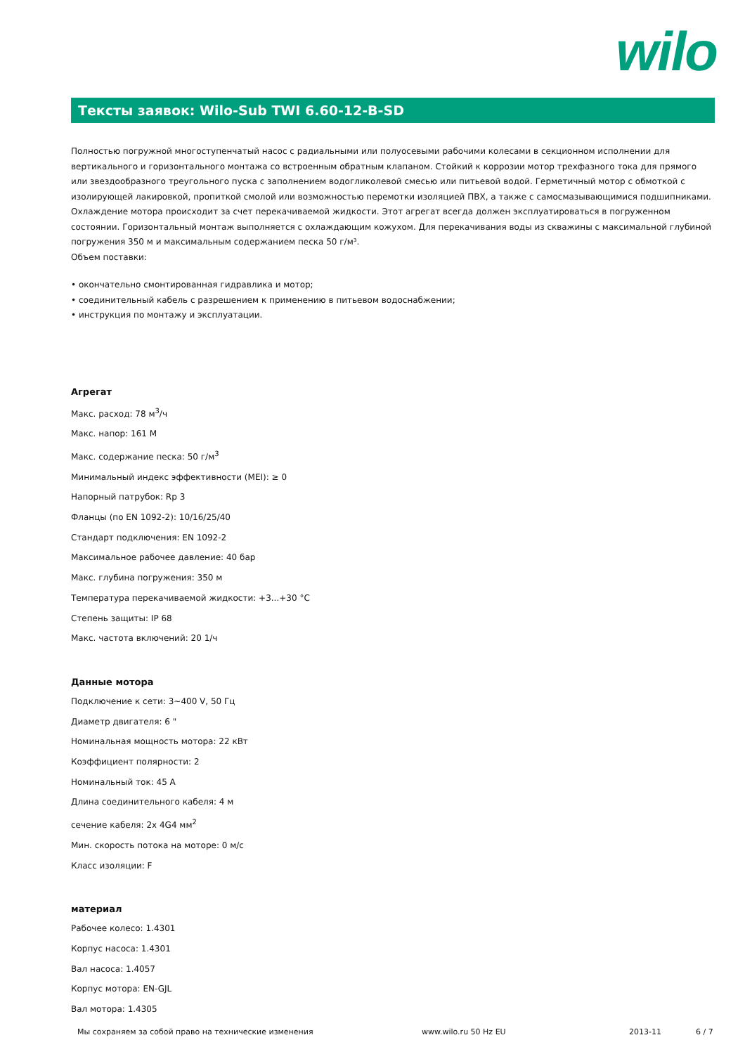wilo
Тексты заявок: Wilo-Sub TWI 6.60-12-B-SD
Полностью погружной многоступенчатый насос с радиальными или полуосевыми рабочими колесами в секционном исполнении для вертикального и горизонтального монтажа со встроенным обратным клапаном. Стойкий к коррозии мотор трехфазного тока для прямого или звездообразного треугольного пуска с заполнением водогликолевой смесью или питьевой водой. Герметичный мотор с обмоткой с изолирующей лакировкой, пропиткой смолой или возможностью перемотки изоляцией ПВХ, а также с самосмазывающимися подшипниками. Охлаждение мотора происходит за счет перекачиваемой жидкости. Этот агрегат всегда должен эксплуатироваться в погруженном состоянии. Горизонтальный монтаж выполняется с охлаждающим кожухом. Для перекачивания воды из скважины с максимальной глубиной погружения 350 м и максимальным содержанием песка 50 г/м³.
Объем поставки:
• окончательно смонтированная гидравлика и мотор;
• соединительный кабель с разрешением к применению в питьевом водоснабжении;
• инструкция по монтажу и эксплуатации.
Агрегат
Макс. расход: 78 м<sup>3</sup>/ч
Макс. напор: 161 M
Макс. содержание песка: 50 г/м<sup>3</sup>
Минимальный индекс эффективности (MEI): ≥ 0
Напорный патрубок: Rp 3
Фланцы (по EN 1092-2): 10/16/25/40
Стандарт подключения: EN 1092-2
Максимальное рабочее давление: 40 бар
Макс. глубина погружения: 350 м
Температура перекачиваемой жидкости: +3...+30 °C
Степень защиты: IP 68
Макс. частота включений: 20 1/ч
Данные мотора
Подключение к сети: 3~400 V, 50 Гц
Диаметр двигателя: 6 "
Номинальная мощность мотора: 22 кВт
Коэффициент полярности: 2
Номинальный ток: 45 A
Длина соединительного кабеля: 4 м
сечение кабеля: 2x 4G4 мм<sup>2</sup>
Мин. скорость потока на моторе: 0 м/с
Класс изоляции: F
материал
Рабочее колесо: 1.4301
Корпус насоса: 1.4301
Вал насоса: 1.4057
Корпус мотора: EN-GJL
Вал мотора: 1.4305
Мы сохраняем за собой право на технические изменения www.wilo.ru 50 Hz EU 2013-11 6 / 7